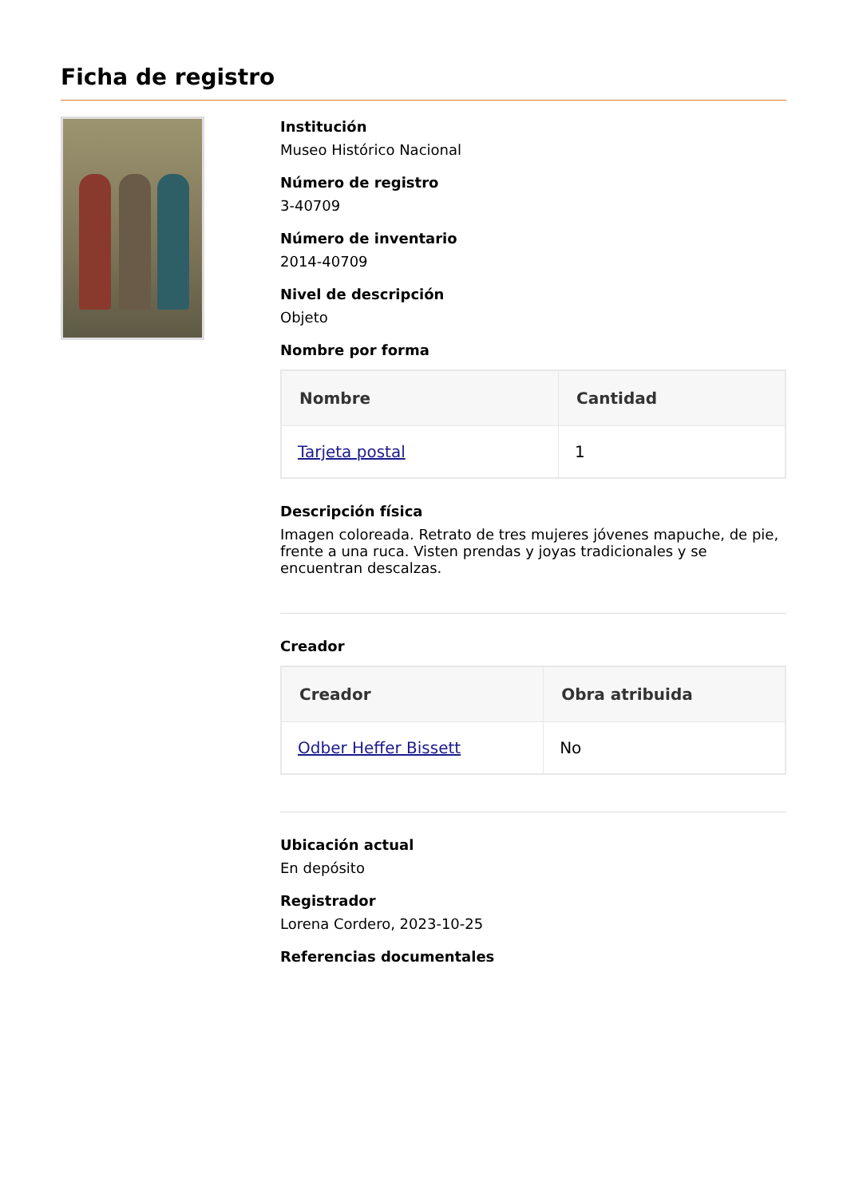Ficha de registro
Institución
Museo Histórico Nacional
Número de registro
3-40709
Número de inventario
2014-40709
Nivel de descripción
Objeto
Nombre por forma
| Nombre | Cantidad |
| --- | --- |
| Tarjeta postal | 1 |
Descripción física
Imagen coloreada. Retrato de tres mujeres jóvenes mapuche, de pie, frente a una ruca. Visten prendas y joyas tradicionales y se encuentran descalzas.
Creador
| Creador | Obra atribuida |
| --- | --- |
| Odber Heffer Bissett | No |
Ubicación actual
En depósito
Registrador
Lorena Cordero, 2023-10-25
Referencias documentales